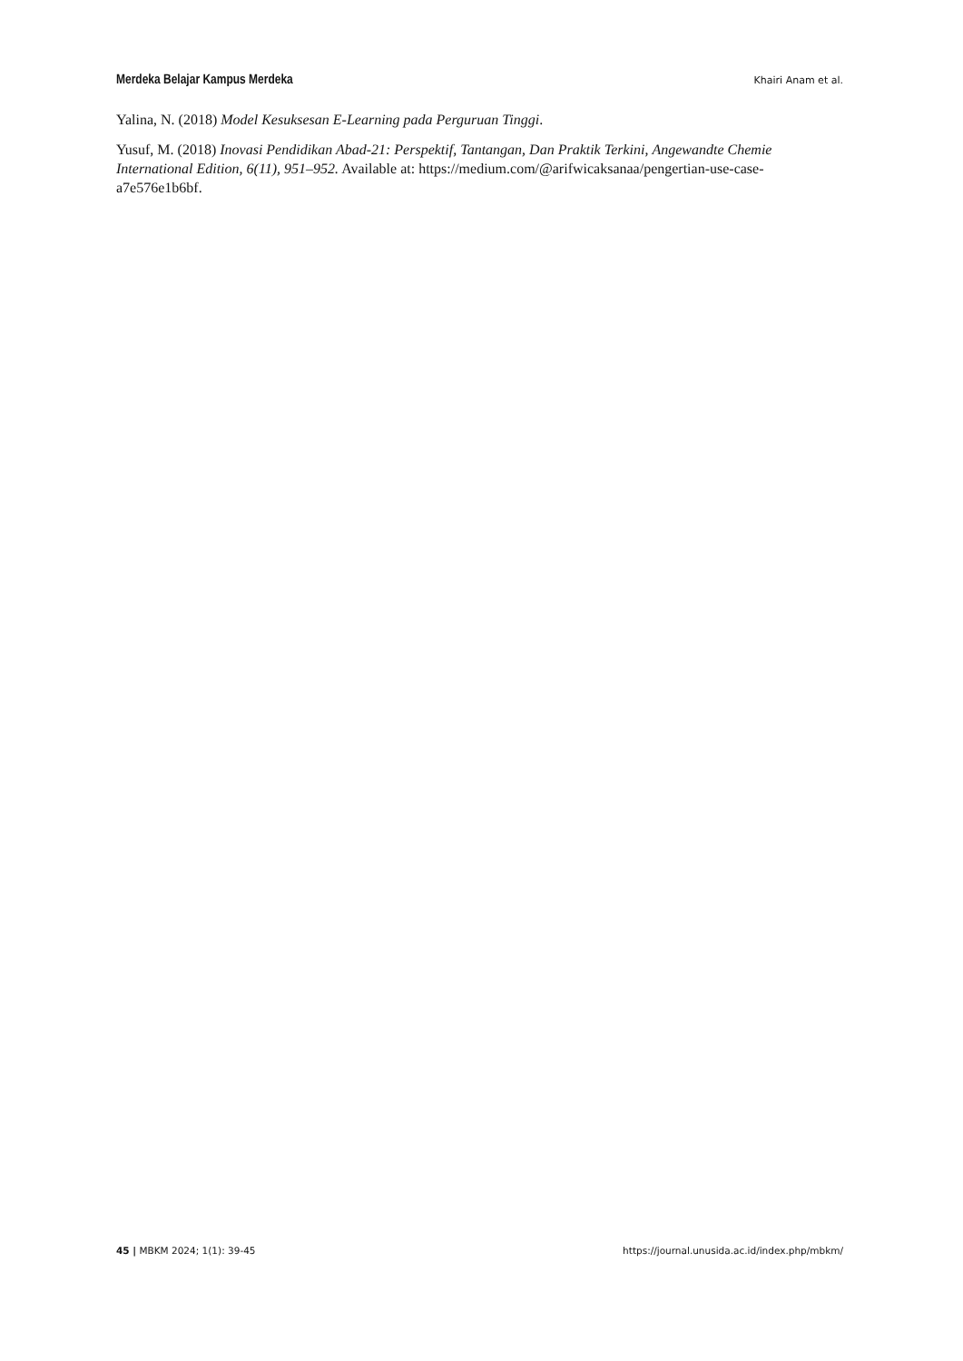Merdeka Belajar Kampus Merdeka Khairi Anam et al.
Yalina, N. (2018) Model Kesuksesan E-Learning pada Perguruan Tinggi.
Yusuf, M. (2018) Inovasi Pendidikan Abad-21: Perspektif, Tantangan, Dan Praktik Terkini, Angewandte Chemie International Edition, 6(11), 951–952. Available at: https://medium.com/@arifwicaksanaa/pengertian-use-case-a7e576e1b6bf.
45 | MBKM 2024; 1(1): 39-45 https://journal.unusida.ac.id/index.php/mbkm/